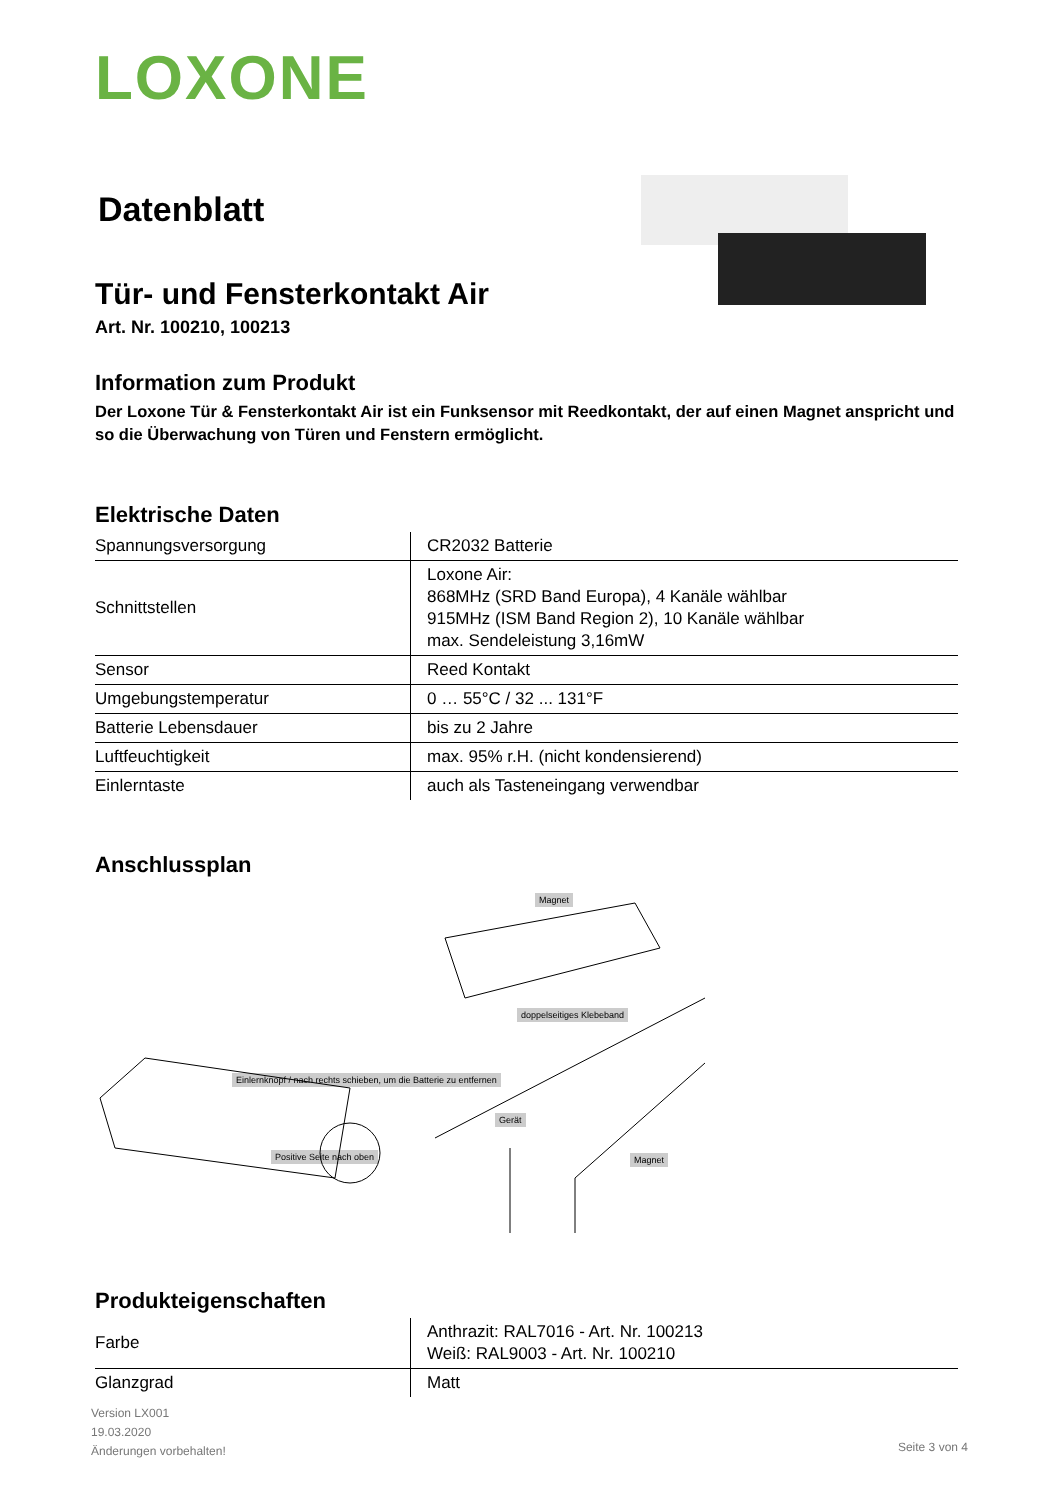LOXONE
Datenblatt
Tür- und Fensterkontakt Air
Art. Nr. 100210, 100213
Information zum Produkt
Der Loxone Tür & Fensterkontakt Air ist ein Funksensor mit Reedkontakt, der auf einen Magnet anspricht und so die Überwachung von Türen und Fenstern ermöglicht.
Elektrische Daten
| Spannungsversorgung | CR2032 Batterie |
| Schnittstellen | Loxone Air: 868MHz (SRD Band Europa), 4 Kanäle wählbar 915MHz (ISM Band Region 2), 10 Kanäle wählbar max. Sendeleistung 3,16mW |
| Sensor | Reed Kontakt |
| Umgebungstemperatur | 0 … 55°C / 32 ... 131°F |
| Batterie Lebensdauer | bis zu 2 Jahre |
| Luftfeuchtigkeit | max. 95% r.H. (nicht kondensierend) |
| Einlerntaste | auch als Tasteneingang verwendbar |
Anschlussplan
Magnet
doppelseitiges Klebeband
Einlernknopf / nach rechts schieben, um die Batterie zu entfernen
Positive Seite nach oben
Gerät
Magnet
Produkteigenschaften
| Farbe | Anthrazit: RAL7016 - Art. Nr. 100213 Weiß: RAL9003 - Art. Nr. 100210 |
| Glanzgrad | Matt |
Version LX001
19.03.2020
Änderungen vorbehalten!
Seite 3 von 4